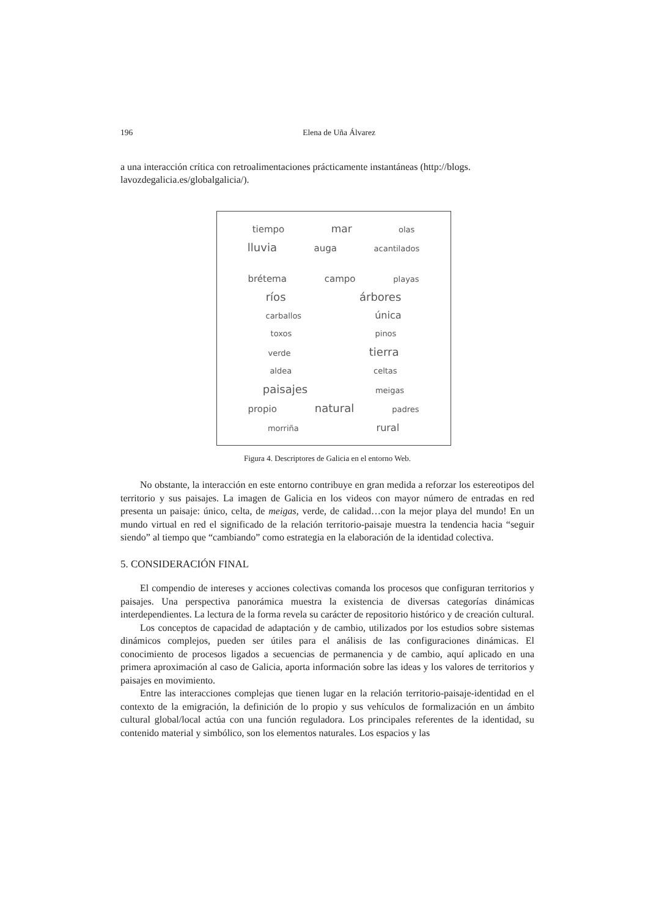196 Elena de Uña Álvarez
a una interacción crítica con retroalimentaciones prácticamente instantáneas (http://blogs.
lavozdegalicia.es/globalgalicia/).
tiempo mar olas
lluvia auga acantilados
brétema campo playas
ríos árbores
carballos única
toxos pinos
verde tierra
aldea celtas
paisajes meigas
propio natural padres
morriña rural
Figura 4. Descriptores de Galicia en el entorno Web.
No obstante, la interacción en este entorno contribuye en gran medida a reforzar los estereotipos del territorio y sus paisajes. La imagen de Galicia en los videos con mayor número de entradas en red presenta un paisaje: único, celta, de meigas, verde, de calidad…con la mejor playa del mundo! En un mundo virtual en red el significado de la relación territorio-paisaje muestra la tendencia hacia “seguir siendo” al tiempo que “cambiando” como estrategia en la elaboración de la identidad colectiva.
5. CONSIDERACIÓN FINAL
El compendio de intereses y acciones colectivas comanda los procesos que configuran territorios y paisajes. Una perspectiva panorámica muestra la existencia de diversas categorías dinámicas interdependientes. La lectura de la forma revela su carácter de repositorio histórico y de creación cultural.
Los conceptos de capacidad de adaptación y de cambio, utilizados por los estudios sobre sistemas dinámicos complejos, pueden ser útiles para el análisis de las configuraciones dinámicas. El conocimiento de procesos ligados a secuencias de permanencia y de cambio, aquí aplicado en una primera aproximación al caso de Galicia, aporta información sobre las ideas y los valores de territorios y paisajes en movimiento.
Entre las interacciones complejas que tienen lugar en la relación territorio-paisaje-identidad en el contexto de la emigración, la definición de lo propio y sus vehículos de formalización en un ámbito cultural global/local actúa con una función reguladora. Los principales referentes de la identidad, su contenido material y simbólico, son los elementos naturales. Los espacios y las